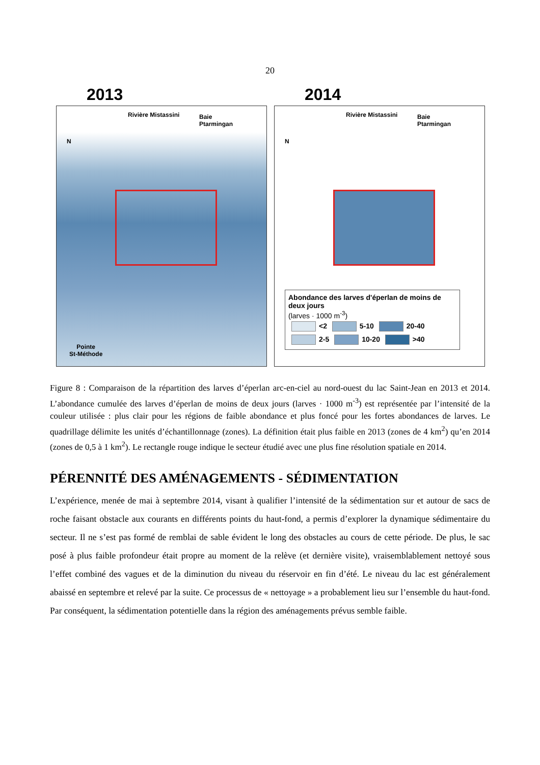20
2013
Rivière Mistassini Baie
Ptarmingan
N
Pointe
St-Méthode
2014
Rivière Mistassini Baie
Ptarmingan
N
Abondance des larves d'éperlan de moins de deux jours
(larves · 1000 m<sup>-3</sup>)
<2 5-10 20-40
2-5 10-20 >40
Figure 8 : Comparaison de la répartition des larves d’éperlan arc-en-ciel au nord-ouest du lac Saint-Jean en 2013 et 2014. L’abondance cumulée des larves d’éperlan de moins de deux jours (larves · 1000 m<sup>-3</sup>) est représentée par l’intensité de la couleur utilisée : plus clair pour les régions de faible abondance et plus foncé pour les fortes abondances de larves. Le quadrillage délimite les unités d’échantillonnage (zones). La définition était plus faible en 2013 (zones de 4 km<sup>2</sup>) qu’en 2014 (zones de 0,5 à 1 km<sup>2</sup>). Le rectangle rouge indique le secteur étudié avec une plus fine résolution spatiale en 2014.
PÉRENNITÉ DES AMÉNAGEMENTS - SÉDIMENTATION
L’expérience, menée de mai à septembre 2014, visant à qualifier l’intensité de la sédimentation sur et autour de sacs de roche faisant obstacle aux courants en différents points du haut-fond, a permis d’explorer la dynamique sédimentaire du secteur. Il ne s’est pas formé de remblai de sable évident le long des obstacles au cours de cette période. De plus, le sac posé à plus faible profondeur était propre au moment de la relève (et dernière visite), vraisemblablement nettoyé sous l’effet combiné des vagues et de la diminution du niveau du réservoir en fin d’été. Le niveau du lac est généralement abaissé en septembre et relevé par la suite. Ce processus de « nettoyage » a probablement lieu sur l’ensemble du haut-fond. Par conséquent, la sédimentation potentielle dans la région des aménagements prévus semble faible.